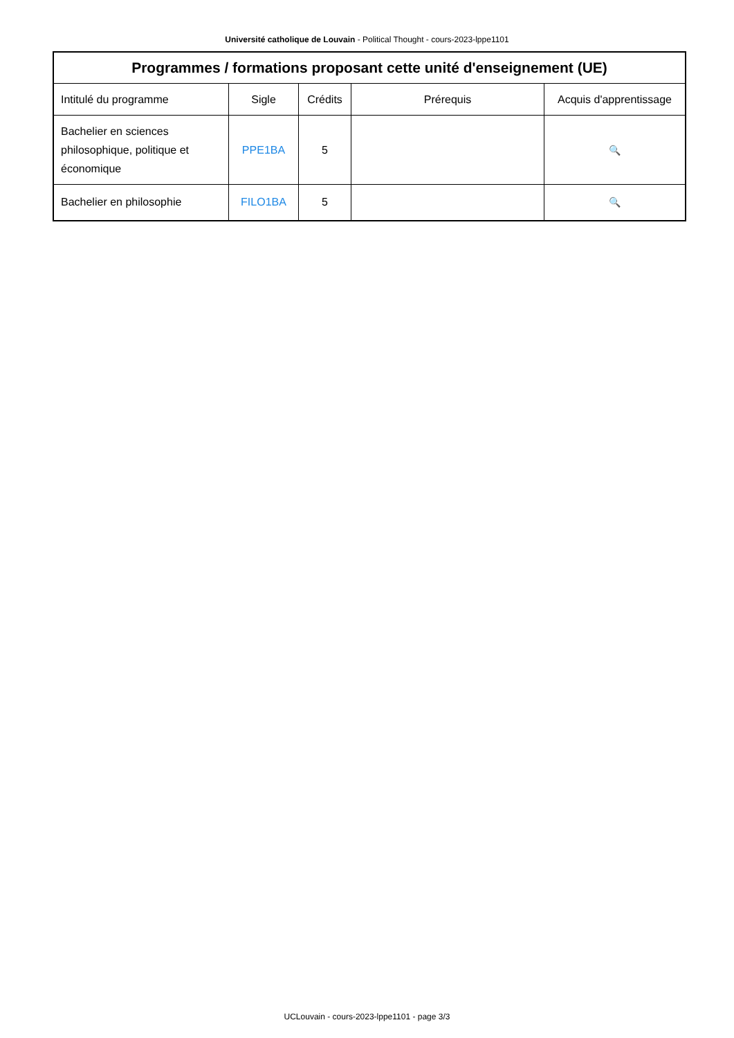Université catholique de Louvain - Political Thought - cours-2023-lppe1101
| Programmes / formations proposant cette unité d'enseignement (UE) | | | | |
| --- | --- | --- | --- | --- |
| Intitulé du programme | Sigle | Crédits | Prérequis | Acquis d'apprentissage |
| Bachelier en sciences philosophique, politique et économique | PPE1BA | 5 | | 🔍 |
| Bachelier en philosophie | FILO1BA | 5 | | 🔍 |
UCLouvain - cours-2023-lppe1101 - page 3/3